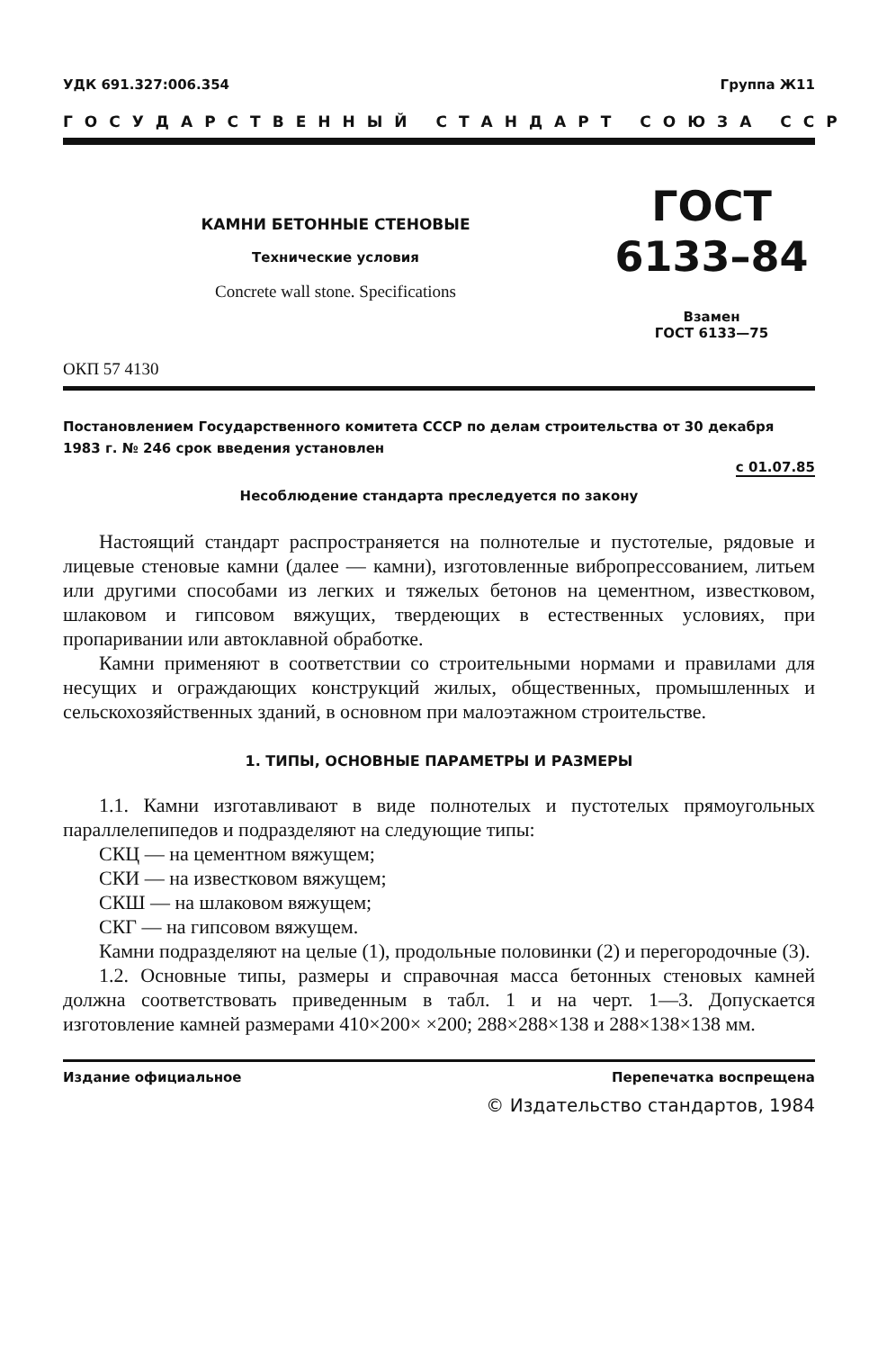УДК 691.327:006.354 Группа Ж11
ГОСУДАРСТВЕННЫЙ СТАНДАРТ СОЮЗА ССР
КАМНИ БЕТОННЫЕ СТЕНОВЫЕ
Технические условия
Concrete wall stone. Specifications
ГОСТ
6133–84
Взамен
ГОСТ 6133—75
ОКП 57 4130
Постановлением Государственного комитета СССР по делам строительства от 30 декабря 1983 г. № 246 срок введения установлен
с 01.07.85
Несоблюдение стандарта преследуется по закону
Настоящий стандарт распространяется на полнотелые и пустотелые, рядовые и лицевые стеновые камни (далее — камни), изготовленные вибропрессованием, литьем или другими способами из легких и тяжелых бетонов на цементном, известковом, шлаковом и гипсовом вяжущих, твердеющих в естественных условиях, при пропаривании или автоклавной обработке.
Камни применяют в соответствии со строительными нормами и правилами для несущих и ограждающих конструкций жилых, общественных, промышленных и сельскохозяйственных зданий, в основном при малоэтажном строительстве.
1. ТИПЫ, ОСНОВНЫЕ ПАРАМЕТРЫ И РАЗМЕРЫ
1.1. Камни изготавливают в виде полнотелых и пустотелых прямоугольных параллелепипедов и подразделяют на следующие типы:
СКЦ — на цементном вяжущем;
СКИ — на известковом вяжущем;
СКШ — на шлаковом вяжущем;
СКГ — на гипсовом вяжущем.
Камни подразделяют на целые (1), продольные половинки (2) и перегородочные (3).
1.2. Основные типы, размеры и справочная масса бетонных стеновых камней должна соответствовать приведенным в табл. 1 и на черт. 1—3. Допускается изготовление камней размерами 410×200× ×200; 288×288×138 и 288×138×138 мм.
Издание официальное Перепечатка воспрещена
© Издательство стандартов, 1984